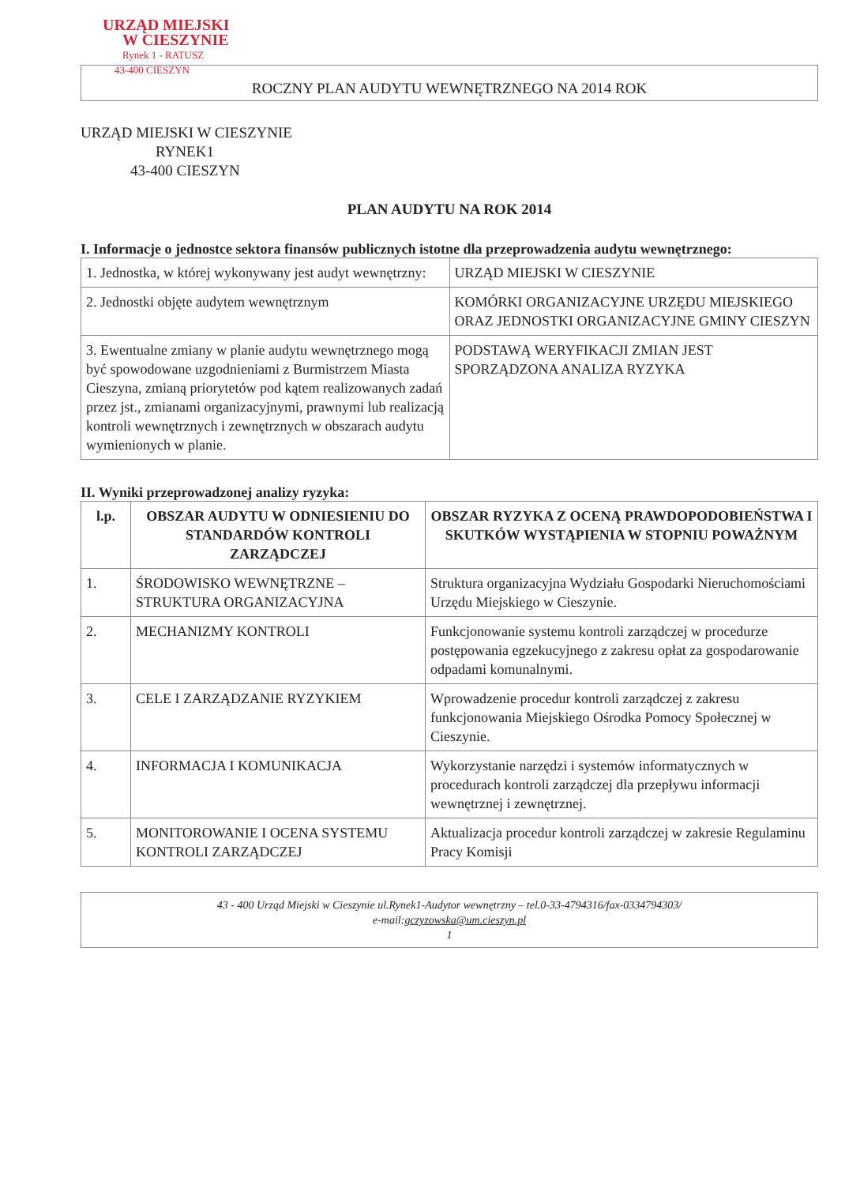URZĄD MIEJSKI
W CIESZYNIE
Rynek 1 - RATUSZ
43-400 CIESZYN
ROCZNY PLAN AUDYTU WEWNĘTRZNEGO NA 2014 ROK
URZĄD MIEJSKI W CIESZYNIE
RYNEK1
43-400 CIESZYN
PLAN AUDYTU NA ROK 2014
I. Informacje o jednostce sektora finansów publicznych istotne dla przeprowadzenia audytu wewnętrznego:
| 1. Jednostka, w której wykonywany jest audyt wewnętrzny: | URZĄD MIEJSKI W CIESZYNIE |
| 2. Jednostki objęte audytem wewnętrznym | KOMÓRKI ORGANIZACYJNE URZĘDU MIEJSKIEGO ORAZ JEDNOSTKI ORGANIZACYJNE GMINY CIESZYN |
| 3. Ewentualne zmiany w planie audytu wewnętrznego mogą być spowodowane uzgodnieniami z Burmistrzem Miasta Cieszyna, zmianą priorytetów pod kątem realizowanych zadań przez jst., zmianami organizacyjnymi, prawnymi lub realizacją kontroli wewnętrznych i zewnętrznych w obszarach audytu wymienionych w planie. | PODSTAWĄ WERYFIKACJI ZMIAN JEST SPORZĄDZONA ANALIZA RYZYKA |
II. Wyniki przeprowadzonej analizy ryzyka:
| l.p. | OBSZAR AUDYTU W ODNIESIENIU DO STANDARDÓW KONTROLI ZARZĄDCZEJ | OBSZAR RYZYKA Z OCENĄ PRAWDOPODOBIEŃSTWA I SKUTKÓW WYSTĄPIENIA W STOPNIU POWAŻNYM |
| --- | --- | --- |
| 1. | ŚRODOWISKO WEWNĘTRZNE – STRUKTURA ORGANIZACYJNA | Struktura organizacyjna Wydziału Gospodarki Nieruchomościami Urzędu Miejskiego w Cieszynie. |
| 2. | MECHANIZMY KONTROLI | Funkcjonowanie systemu kontroli zarządczej w procedurze postępowania egzekucyjnego z zakresu opłat za gospodarowanie odpadami komunalnymi. |
| 3. | CELE I ZARZĄDZANIE RYZYKIEM | Wprowadzenie procedur kontroli zarządczej z zakresu funkcjonowania Miejskiego Ośrodka Pomocy Społecznej w Cieszynie. |
| 4. | INFORMACJA I KOMUNIKACJA | Wykorzystanie narzędzi i systemów informatycznych w procedurach kontroli zarządczej dla przepływu informacji wewnętrznej i zewnętrznej. |
| 5. | MONITOROWANIE I OCENA SYSTEMU KONTROLI ZARZĄDCZEJ | Aktualizacja procedur kontroli zarządczej w zakresie Regulaminu Pracy Komisji |
43 - 400 Urząd Miejski w Cieszynie ul.Rynek1-Audytor wewnętrzny – tel.0-33-4794316/fax-0334794303/
e-mail:gczyzowska@um.cieszyn.pl
1